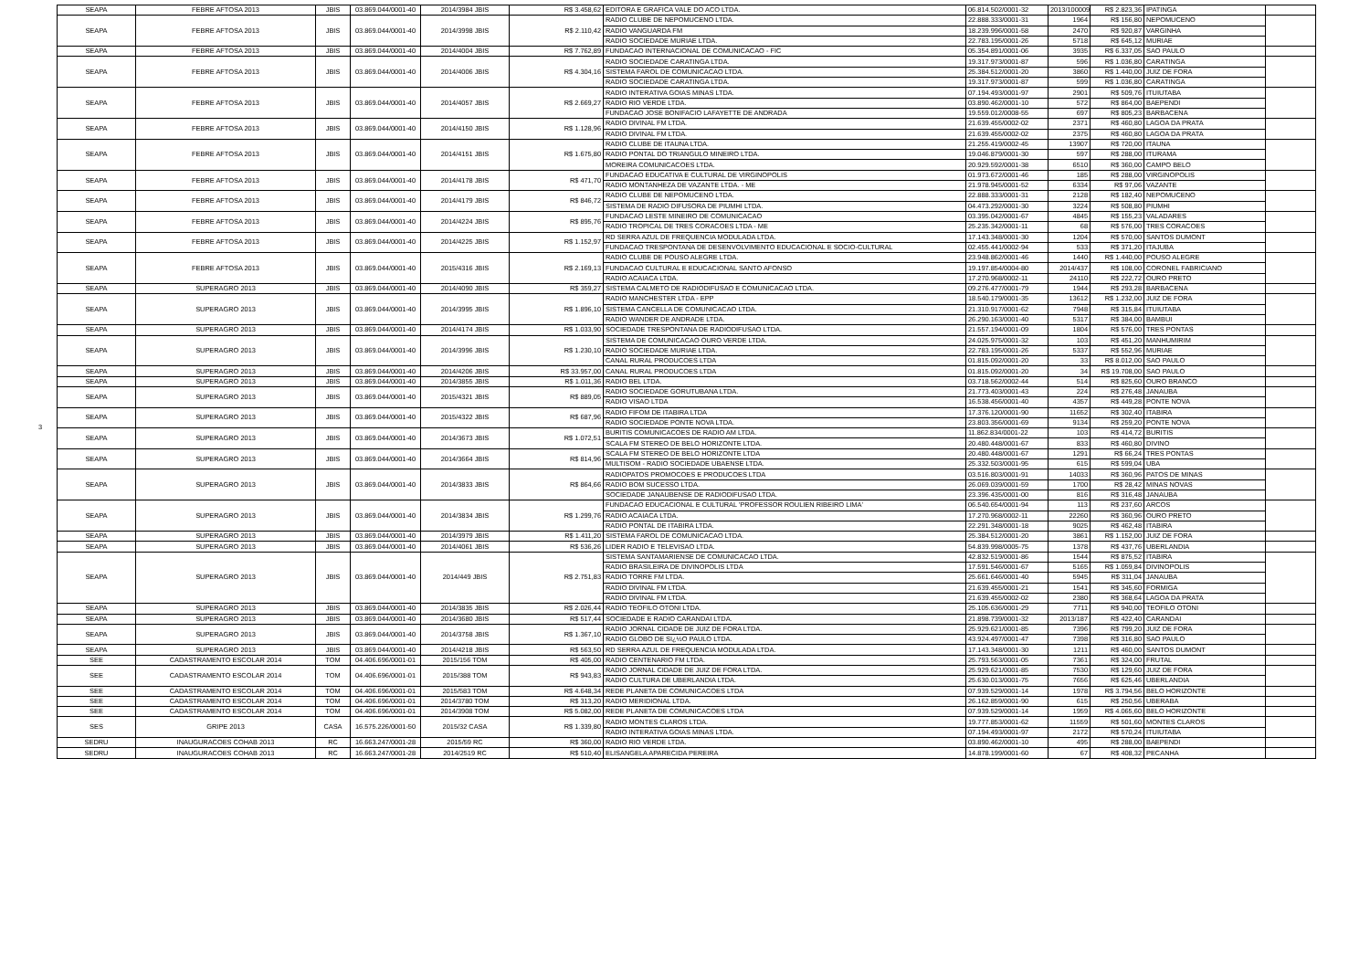3
| SEAPA | FEBRE AFTOSA 2013 | JBIS | 03.869.044/0001-40 | 2014/3984 JBIS | R$ 3.458,62 | EDITORA E GRAFICA VALE DO ACO LTDA. | 06.814.502/0001-32 | 2013/1000097 | R$ 2.823,36 | IPATINGA | |
| SEAPA | FEBRE AFTOSA 2013 | JBIS | 03.869.044/0001-40 | 2014/3998 JBIS | R$ 2.110,42 | RADIO CLUBE DE NEPOMUCENO LTDA. | 22.888.333/0001-31 | 1964 | R$ 156,80 | NEPOMUCENO | |
| | | | | | | RADIO VANGUARDA FM | 18.239.996/0001-58 | 2470 | R$ 920,87 | VARGINHA | |
| | | | | | | RADIO SOCIEDADE MURIAE LTDA. | 22.783.195/0001-26 | 5718 | R$ 645,12 | MURIAE | |
| SEAPA | FEBRE AFTOSA 2013 | JBIS | 03.869.044/0001-40 | 2014/4004 JBIS | R$ 7.762,89 | FUNDACAO INTERNACIONAL DE COMUNICACAO - FIC | 05.354.891/0001-06 | 3935 | R$ 6.337,05 | SAO PAULO | |
| SEAPA | FEBRE AFTOSA 2013 | JBIS | 03.869.044/0001-40 | 2014/4006 JBIS | R$ 4.304,16 | RADIO SOCIEDADE CARATINGA LTDA. | 19.317.973/0001-87 | 596 | R$ 1.036,80 | CARATINGA | |
| | | | | | | SISTEMA FAROL DE COMUNICACAO LTDA. | 25.384.512/0001-20 | 3860 | R$ 1.440,00 | JUIZ DE FORA | |
| | | | | | | RADIO SOCIEDADE CARATINGA LTDA. | 19.317.973/0001-87 | 599 | R$ 1.036,80 | CARATINGA | |
| SEAPA | FEBRE AFTOSA 2013 | JBIS | 03.869.044/0001-40 | 2014/4057 JBIS | R$ 2.669,27 | RADIO INTERATIVA GOIAS MINAS LTDA. | 07.194.493/0001-97 | 2901 | R$ 509,76 | ITUIUTABA | |
| | | | | | | RADIO RIO VERDE LTDA. | 03.890.462/0001-10 | 572 | R$ 864,00 | BAEPENDI | |
| | | | | | | FUNDACAO JOSE BONIFACIO LAFAYETTE DE ANDRADA | 19.559.012/0008-55 | 697 | R$ 805,23 | BARBACENA | |
| SEAPA | FEBRE AFTOSA 2013 | JBIS | 03.869.044/0001-40 | 2014/4150 JBIS | R$ 1.128,96 | RADIO DIVINAL FM LTDA. | 21.639.455/0002-02 | 2371 | R$ 460,80 | LAGOA DA PRATA | |
| | | | | | | RADIO DIVINAL FM LTDA. | 21.639.455/0002-02 | 2375 | R$ 460,80 | LAGOA DA PRATA | |
| SEAPA | FEBRE AFTOSA 2013 | JBIS | 03.869.044/0001-40 | 2014/4151 JBIS | R$ 1.675,80 | RADIO CLUBE DE ITAUNA LTDA. | 21.255.419/0002-45 | 13907 | R$ 720,00 | ITAUNA | |
| | | | | | | RADIO PONTAL DO TRIANGULO MINEIRO LTDA. | 19.046.879/0001-30 | 597 | R$ 288,00 | ITURAMA | |
| | | | | | | MOREIRA COMUNICACOES LTDA. | 20.929.592/0001-38 | 6510 | R$ 360,00 | CAMPO BELO | |
| SEAPA | FEBRE AFTOSA 2013 | JBIS | 03.869.044/0001-40 | 2014/4178 JBIS | R$ 471,70 | FUNDACAO EDUCATIVA E CULTURAL DE VIRGINOPOLIS | 01.973.672/0001-46 | 185 | R$ 288,00 | VIRGINOPOLIS | |
| | | | | | | RADIO MONTANHEZA DE VAZANTE LTDA. - ME | 21.978.945/0001-52 | 6334 | R$ 97,06 | VAZANTE | |
| SEAPA | FEBRE AFTOSA 2013 | JBIS | 03.869.044/0001-40 | 2014/4179 JBIS | R$ 846,72 | RADIO CLUBE DE NEPOMUCENO LTDA. | 22.888.333/0001-31 | 2128 | R$ 182,40 | NEPOMUCENO | |
| | | | | | | SISTEMA DE RADIO DIFUSORA DE PIUMHI LTDA. | 04.473.292/0001-30 | 3224 | R$ 508,80 | PIUMHI | |
| SEAPA | FEBRE AFTOSA 2013 | JBIS | 03.869.044/0001-40 | 2014/4224 JBIS | R$ 895,76 | FUNDACAO LESTE MINEIRO DE COMUNICACAO | 03.395.042/0001-67 | 4845 | R$ 155,23 | VALADARES | |
| | | | | | | RADIO TROPICAL DE TRES CORACOES LTDA - ME | 25.235.342/0001-11 | 68 | R$ 576,00 | TRES CORACOES | |
| SEAPA | FEBRE AFTOSA 2013 | JBIS | 03.869.044/0001-40 | 2014/4225 JBIS | R$ 1.152,97 | RD SERRA AZUL DE FREQUENCIA MODULADA LTDA. | 17.143.348/0001-30 | 1204 | R$ 570,00 | SANTOS DUMONT | |
| | | | | | | FUNDACAO TRESPONTANA DE DESENVOLVIMENTO EDUCACIONAL E SOCIO-CULTURAL | 02.455.441/0002-94 | 533 | R$ 371,20 | ITAJUBA | |
| SEAPA | FEBRE AFTOSA 2013 | JBIS | 03.869.044/0001-40 | 2015/4316 JBIS | R$ 2.169,13 | RADIO CLUBE DE POUSO ALEGRE LTDA. | 23.948.862/0001-46 | 1440 | R$ 1.440,00 | POUSO ALEGRE | |
| | | | | | | FUNDACAO CULTURAL E EDUCACIONAL SANTO AFONSO | 19.197.854/0004-80 | 2014/437 | R$ 108,00 | CORONEL FABRICIANO | |
| | | | | | | RADIO ACAIACA LTDA. | 17.270.968/0002-11 | 24110 | R$ 222,72 | OURO PRETO | |
| SEAPA | SUPERAGRO 2013 | JBIS | 03.869.044/0001-40 | 2014/4090 JBIS | R$ 359,27 | SISTEMA CALMETO DE RADIODIFUSAO E COMUNICACAO LTDA. | 09.276.477/0001-79 | 1944 | R$ 293,28 | BARBACENA | |
| SEAPA | SUPERAGRO 2013 | JBIS | 03.869.044/0001-40 | 2014/3995 JBIS | R$ 1.896,10 | RADIO MANCHESTER LTDA - EPP | 18.540.179/0001-35 | 13612 | R$ 1.232,00 | JUIZ DE FORA | |
| | | | | | | SISTEMA CANCELLA DE COMUNICACAO LTDA. | 21.310.917/0001-62 | 7948 | R$ 315,84 | ITUIUTABA | |
| | | | | | | RADIO WANDER DE ANDRADE LTDA. | 26.290.163/0001-40 | 5317 | R$ 384,00 | BAMBUI | |
| SEAPA | SUPERAGRO 2013 | JBIS | 03.869.044/0001-40 | 2014/4174 JBIS | R$ 1.033,90 | SOCIEDADE TRESPONTANA DE RADIODIFUSAO LTDA. | 21.557.194/0001-09 | 1804 | R$ 576,00 | TRES PONTAS | |
| SEAPA | SUPERAGRO 2013 | JBIS | 03.869.044/0001-40 | 2014/3996 JBIS | R$ 1.230,10 | SISTEMA DE COMUNICACAO OURO VERDE LTDA. | 24.025.975/0001-32 | 103 | R$ 451,20 | MANHUMIRIM | |
| | | | | | | RADIO SOCIEDADE MURIAE LTDA. | 22.783.195/0001-26 | 5337 | R$ 552,96 | MURIAE | |
| | | | | | | CANAL RURAL PRODUCOES LTDA | 01.815.092/0001-20 | 33 | R$ 8.012,00 | SAO PAULO | |
| SEAPA | SUPERAGRO 2013 | JBIS | 03.869.044/0001-40 | 2014/4206 JBIS | R$ 33.957,00 | CANAL RURAL PRODUCOES LTDA | 01.815.092/0001-20 | 34 | R$ 19.708,00 | SAO PAULO | |
| SEAPA | SUPERAGRO 2013 | JBIS | 03.869.044/0001-40 | 2014/3855 JBIS | R$ 1.011,36 | RADIO BEL LTDA. | 03.718.562/0002-44 | 514 | R$ 825,60 | OURO BRANCO | |
| SEAPA | SUPERAGRO 2013 | JBIS | 03.869.044/0001-40 | 2015/4321 JBIS | R$ 889,05 | RADIO SOCIEDADE GORUTUBANA LTDA. | 21.773.403/0001-43 | 224 | R$ 276,48 | JANAUBA | |
| | | | | | | RADIO VISAO LTDA | 16.538.456/0001-40 | 4357 | R$ 449,28 | PONTE NOVA | |
| SEAPA | SUPERAGRO 2013 | JBIS | 03.869.044/0001-40 | 2015/4322 JBIS | R$ 687,96 | RADIO FIFOM DE ITABIRA LTDA | 17.376.120/0001-90 | 11652 | R$ 302,40 | ITABIRA | |
| | | | | | | RADIO SOCIEDADE PONTE NOVA LTDA. | 23.803.356/0001-69 | 9134 | R$ 259,20 | PONTE NOVA | |
| SEAPA | SUPERAGRO 2013 | JBIS | 03.869.044/0001-40 | 2014/3673 JBIS | R$ 1.072,51 | BURITIS COMUNICACOES DE RADIO AM LTDA. | 11.862.834/0001-22 | 103 | R$ 414,72 | BURITIS | |
| | | | | | | SCALA FM STEREO DE BELO HORIZONTE LTDA. | 20.480.448/0001-67 | 833 | R$ 460,80 | DIVINO | |
| SEAPA | SUPERAGRO 2013 | JBIS | 03.869.044/0001-40 | 2014/3664 JBIS | R$ 814,96 | SCALA FM STEREO DE BELO HORIZONTE LTDA | 20.480.448/0001-67 | 1291 | R$ 66,24 | TRES PONTAS | |
| | | | | | | MULTISOM - RADIO SOCIEDADE UBAENSE LTDA. | 25.332.503/0001-95 | 615 | R$ 599,04 | UBA | |
| SEAPA | SUPERAGRO 2013 | JBIS | 03.869.044/0001-40 | 2014/3833 JBIS | R$ 864,66 | RADIOPATOS PROMOCOES E PRODUCOES LTDA | 03.516.803/0001-91 | 14033 | R$ 360,96 | PATOS DE MINAS | |
| | | | | | | RADIO BOM SUCESSO LTDA. | 26.069.039/0001-59 | 1700 | R$ 28,42 | MINAS NOVAS | |
| | | | | | | SOCIEDADE JANAUBENSE DE RADIODIFUSAO LTDA. | 23.396.435/0001-00 | 816 | R$ 316,48 | JANAUBA | |
| SEAPA | SUPERAGRO 2013 | JBIS | 03.869.044/0001-40 | 2014/3834 JBIS | R$ 1.299,76 | FUNDACAO EDUCACIONAL E CULTURAL 'PROFESSOR ROULIEN RIBEIRO LIMA' | 06.540.654/0001-94 | 113 | R$ 237,60 | ARCOS | |
| | | | | | | RADIO ACAIACA LTDA. | 17.270.968/0002-11 | 22260 | R$ 360,96 | OURO PRETO | |
| | | | | | | RADIO PONTAL DE ITABIRA LTDA. | 22.291.348/0001-18 | 9025 | R$ 462,48 | ITABIRA | |
| SEAPA | SUPERAGRO 2013 | JBIS | 03.869.044/0001-40 | 2014/3979 JBIS | R$ 1.411,20 | SISTEMA FAROL DE COMUNICACAO LTDA. | 25.384.512/0001-20 | 3861 | R$ 1.152,00 | JUIZ DE FORA | |
| SEAPA | SUPERAGRO 2013 | JBIS | 03.869.044/0001-40 | 2014/4061 JBIS | R$ 536,26 | LIDER RADIO E TELEVISAO LTDA. | 54.839.998/0005-75 | 1378 | R$ 437,76 | UBERLANDIA | |
| SEAPA | SUPERAGRO 2013 | JBIS | 03.869.044/0001-40 | 2014/449 JBIS | R$ 2.751,83 | SISTEMA SANTAMARIENSE DE COMUNICACAO LTDA. | 42.832.519/0001-86 | 1544 | R$ 875,52 | ITABIRA | |
| | | | | | | RADIO BRASILEIRA DE DIVINOPOLIS LTDA | 17.591.546/0001-67 | 5165 | R$ 1.059,84 | DIVINOPOLIS | |
| | | | | | | RADIO TORRE FM LTDA. | 25.661.646/0001-40 | 5945 | R$ 311,04 | JANAUBA | |
| | | | | | | RADIO DIVINAL FM LTDA. | 21.639.455/0001-21 | 1541 | R$ 345,60 | FORMIGA | |
| | | | | | | RADIO DIVINAL FM LTDA. | 21.639.455/0002-02 | 2380 | R$ 368,64 | LAGOA DA PRATA | |
| SEAPA | SUPERAGRO 2013 | JBIS | 03.869.044/0001-40 | 2014/3835 JBIS | R$ 2.026,44 | RADIO TEOFILO OTONI LTDA. | 25.105.636/0001-29 | 7711 | R$ 940,00 | TEOFILO OTONI | |
| SEAPA | SUPERAGRO 2013 | JBIS | 03.869.044/0001-40 | 2014/3680 JBIS | R$ 517,44 | SOCIEDADE E RADIO CARANDAI LTDA. | 21.898.739/0001-32 | 2013/187 | R$ 422,40 | CARANDAI | |
| SEAPA | SUPERAGRO 2013 | JBIS | 03.869.044/0001-40 | 2014/3758 JBIS | R$ 1.367,10 | RADIO JORNAL CIDADE DE JUIZ DE FORA LTDA. | 25.929.621/0001-85 | 7396 | R$ 799,20 | JUIZ DE FORA | |
| | | | | | | RADIO GLOBO DE Sï¿½O PAULO LTDA. | 43.924.497/0001-47 | 7398 | R$ 316,80 | SAO PAULO | |
| SEAPA | SUPERAGRO 2013 | JBIS | 03.869.044/0001-40 | 2014/4218 JBIS | R$ 563,50 | RD SERRA AZUL DE FREQUENCIA MODULADA LTDA. | 17.143.348/0001-30 | 1211 | R$ 460,00 | SANTOS DUMONT | |
| SEE | CADASTRAMENTO ESCOLAR 2014 | TOM | 04.406.696/0001-01 | 2015/156 TOM | R$ 405,00 | RADIO CENTENARIO FM LTDA. | 25.793.563/0001-05 | 7361 | R$ 324,00 | FRUTAL | |
| SEE | CADASTRAMENTO ESCOLAR 2014 | TOM | 04.406.696/0001-01 | 2015/388 TOM | R$ 943,83 | RADIO JORNAL CIDADE DE JUIZ DE FORA LTDA. | 25.929.621/0001-85 | 7530 | R$ 129,60 | JUIZ DE FORA | |
| | | | | | | RADIO CULTURA DE UBERLANDIA LTDA. | 25.630.013/0001-75 | 7656 | R$ 625,46 | UBERLANDIA | |
| SEE | CADASTRAMENTO ESCOLAR 2014 | TOM | 04.406.696/0001-01 | 2015/583 TOM | R$ 4.648,34 | REDE PLANETA DE COMUNICACOES LTDA | 07.939.529/0001-14 | 1978 | R$ 3.794,56 | BELO HORIZONTE | |
| SEE | CADASTRAMENTO ESCOLAR 2014 | TOM | 04.406.696/0001-01 | 2014/3780 TOM | R$ 313,20 | RADIO MERIDIONAL LTDA. | 26.162.859/0001-90 | 615 | R$ 250,56 | UBERABA | |
| SEE | CADASTRAMENTO ESCOLAR 2014 | TOM | 04.406.696/0001-01 | 2014/3908 TOM | R$ 5.082,00 | REDE PLANETA DE COMUNICACOES LTDA | 07.939.529/0001-14 | 1959 | R$ 4.065,60 | BELO HORIZONTE | |
| SES | GRIPE 2013 | CASA | 16.575.226/0001-50 | 2015/32 CASA | R$ 1.339,80 | RADIO MONTES CLAROS LTDA. | 19.777.853/0001-62 | 11559 | R$ 501,60 | MONTES CLAROS | |
| | | | | | | RADIO INTERATIVA GOIAS MINAS LTDA. | 07.194.493/0001-97 | 2172 | R$ 570,24 | ITUIUTABA | |
| SEDRU | INAUGURACOES COHAB 2013 | RC | 16.663.247/0001-28 | 2015/59 RC | R$ 360,00 | RADIO RIO VERDE LTDA. | 03.890.462/0001-10 | 495 | R$ 288,00 | BAEPENDI | |
| SEDRU | INAUGURACOES COHAB 2013 | RC | 16.663.247/0001-28 | 2014/2519 RC | R$ 510,40 | ELISANGELA APARECIDA PEREIRA | 14.878.199/0001-60 | 67 | R$ 408,32 | PECANHA | |